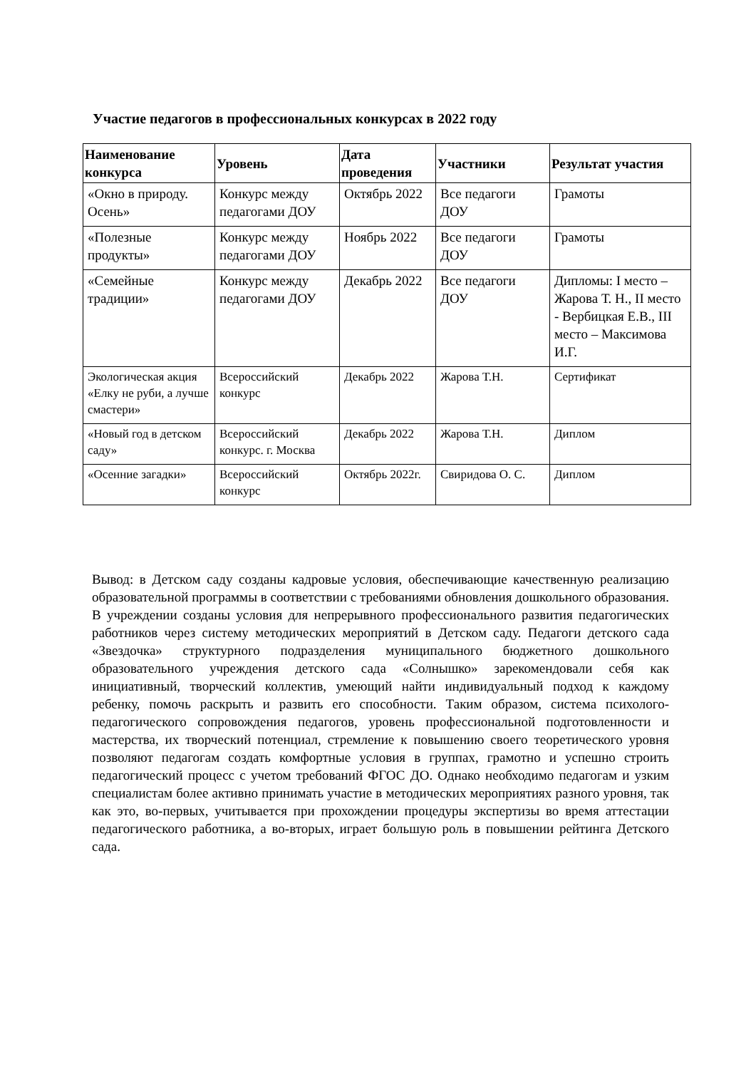Участие педагогов в профессиональных конкурсах в 2022 году
| Наименование конкурса | Уровень | Дата проведения | Участники | Результат участия |
| --- | --- | --- | --- | --- |
| «Окно в природу. Осень» | Конкурс между педагогами ДОУ | Октябрь 2022 | Все педагоги ДОУ | Грамоты |
| «Полезные продукты» | Конкурс между педагогами ДОУ | Ноябрь 2022 | Все педагоги ДОУ | Грамоты |
| «Семейные традиции» | Конкурс между педагогами ДОУ | Декабрь 2022 | Все педагоги ДОУ | Дипломы: I место – Жарова Т. Н., II место - Вербицкая Е.В., III место – Максимова И.Г. |
| Экологическая акция «Елку не руби, а лучше смастери» | Всероссийский конкурс | Декабрь 2022 | Жарова Т.Н. | Сертификат |
| «Новый год в детском саду» | Всероссийский конкурс. г. Москва | Декабрь 2022 | Жарова Т.Н. | Диплом |
| «Осенние загадки» | Всероссийский конкурс | Октябрь 2022г. | Свиридова О. С. | Диплом |
Вывод: в Детском саду созданы кадровые условия, обеспечивающие качественную реализацию образовательной программы в соответствии с требованиями обновления дошкольного образования. В учреждении созданы условия для непрерывного профессионального развития педагогических работников через систему методических мероприятий в Детском саду. Педагоги детского сада «Звездочка» структурного подразделения муниципального бюджетного дошкольного образовательного учреждения детского сада «Солнышко» зарекомендовали себя как инициативный, творческий коллектив, умеющий найти индивидуальный подход к каждому ребенку, помочь раскрыть и развить его способности. Таким образом, система психолого-педагогического сопровождения педагогов, уровень профессиональной подготовленности и мастерства, их творческий потенциал, стремление к повышению своего теоретического уровня позволяют педагогам создать комфортные условия в группах, грамотно и успешно строить педагогический процесс с учетом требований ФГОС ДО. Однако необходимо педагогам и узким специалистам более активно принимать участие в методических мероприятиях разного уровня, так как это, во-первых, учитывается при прохождении процедуры экспертизы во время аттестации педагогического работника, а во-вторых, играет большую роль в повышении рейтинга Детского сада.